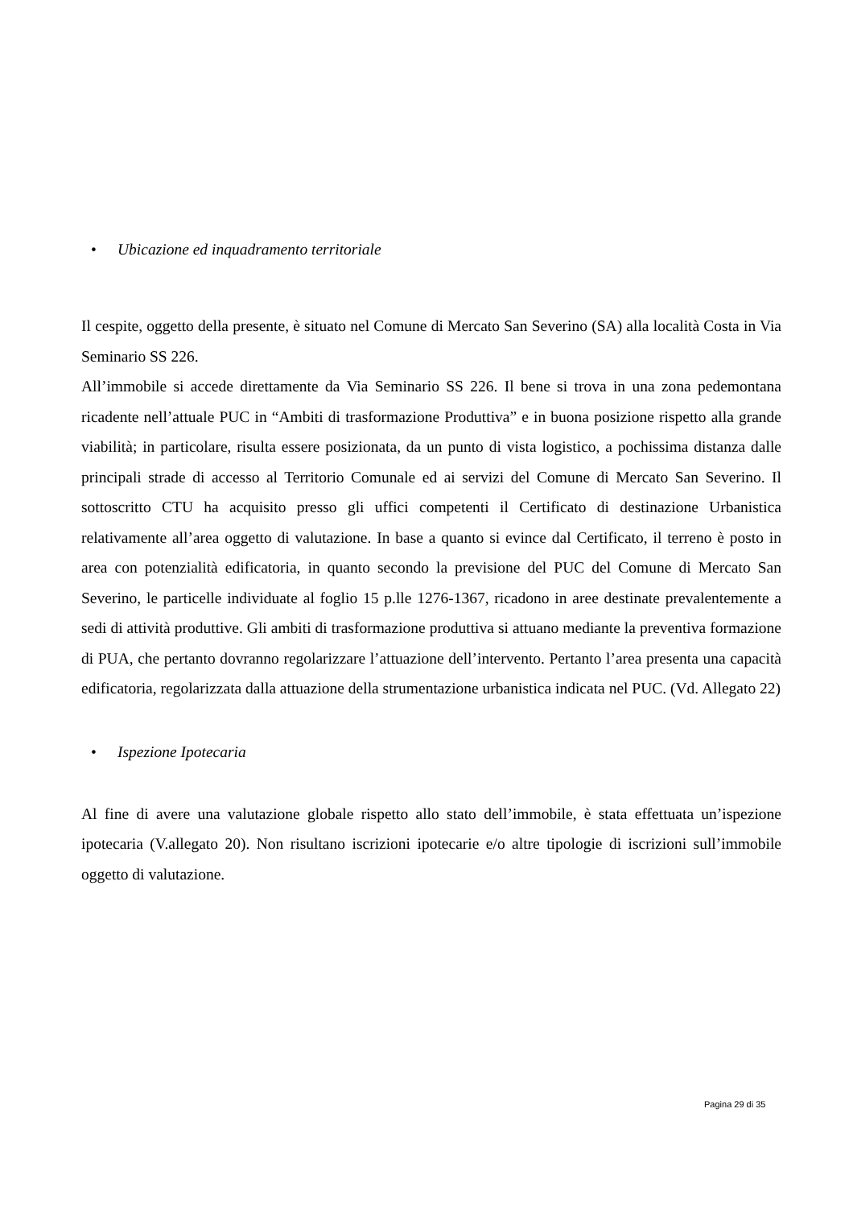• Ubicazione ed inquadramento territoriale
Il cespite, oggetto della presente, è situato nel Comune di Mercato San Severino (SA) alla località Costa in Via Seminario SS 226.
All’immobile si accede direttamente da Via Seminario SS 226. Il bene si trova in una zona pedemontana ricadente nell’attuale PUC in “Ambiti di trasformazione Produttiva” e in buona posizione rispetto alla grande viabilità; in particolare, risulta essere posizionata, da un punto di vista logistico, a pochissima distanza dalle principali strade di accesso al Territorio Comunale ed ai servizi del Comune di Mercato San Severino. Il sottoscritto CTU ha acquisito presso gli uffici competenti il Certificato di destinazione Urbanistica relativamente all’area oggetto di valutazione. In base a quanto si evince dal Certificato, il terreno è posto in area con potenzialità edificatoria, in quanto secondo la previsione del PUC del Comune di Mercato San Severino, le particelle individuate al foglio 15 p.lle 1276-1367, ricadono in aree destinate prevalentemente a sedi di attività produttive. Gli ambiti di trasformazione produttiva si attuano mediante la preventiva formazione di PUA, che pertanto dovranno regolarizzare l’attuazione dell’intervento. Pertanto l’area presenta una capacità edificatoria, regolarizzata dalla attuazione della strumentazione urbanistica indicata nel PUC. (Vd. Allegato 22)
• Ispezione Ipotecaria
Al fine di avere una valutazione globale rispetto allo stato dell’immobile, è stata effettuata un’ispezione ipotecaria (V.allegato 20). Non risultano iscrizioni ipotecarie e/o altre tipologie di iscrizioni sull’immobile oggetto di valutazione.
Pagina 29 di 35